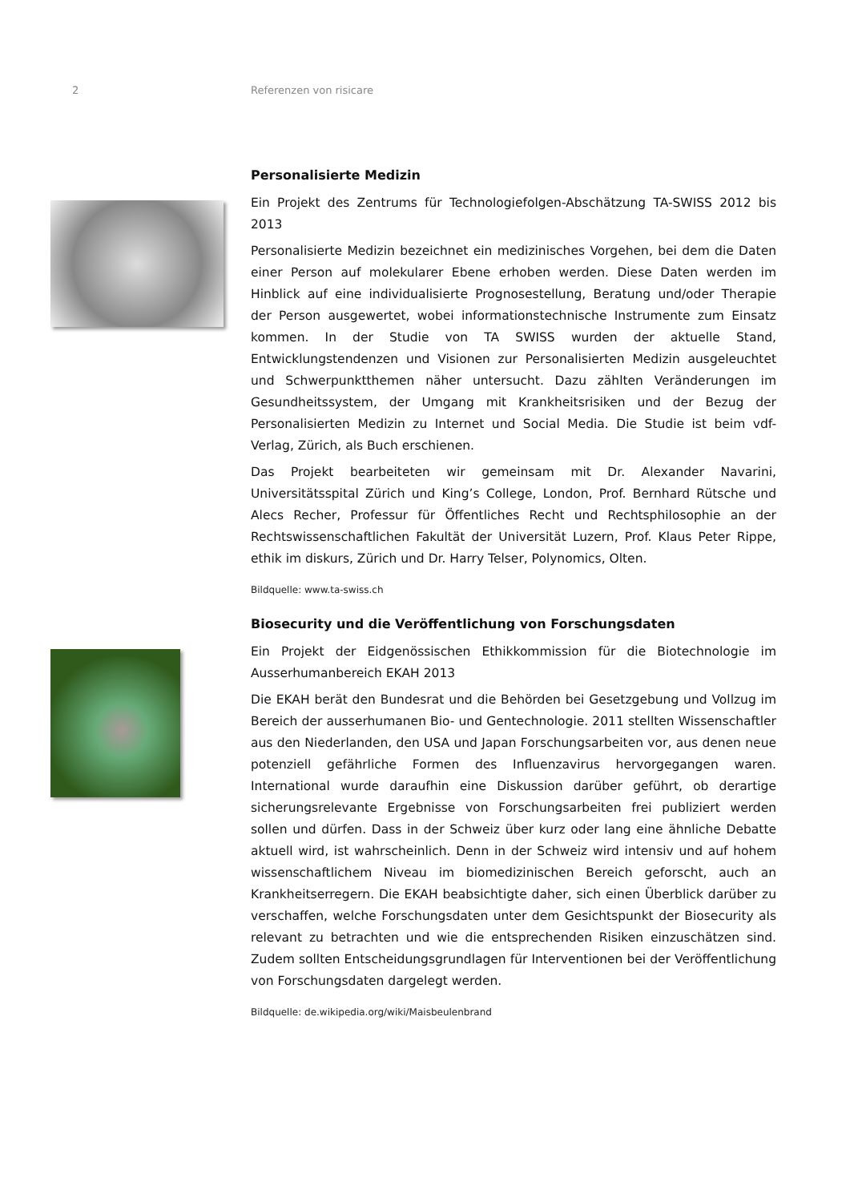2 Referenzen von risicare
Personalisierte Medizin
Ein Projekt des Zentrums für Technologiefolgen-Abschätzung TA-SWISS 2012 bis 2013
Personalisierte Medizin bezeichnet ein medizinisches Vorgehen, bei dem die Daten einer Person auf molekularer Ebene erhoben werden. Diese Daten werden im Hinblick auf eine individualisierte Prognosestellung, Beratung und/oder Therapie der Person ausgewertet, wobei informationstechnische Instrumente zum Einsatz kommen. In der Studie von TA SWISS wurden der aktuelle Stand, Entwicklungstendenzen und Visionen zur Personalisierten Medizin ausgeleuchtet und Schwerpunktthemen näher untersucht. Dazu zählten Veränderungen im Gesundheitssystem, der Umgang mit Krankheitsrisiken und der Bezug der Personalisierten Medizin zu Internet und Social Media. Die Studie ist beim vdf-Verlag, Zürich, als Buch erschienen.
Das Projekt bearbeiteten wir gemeinsam mit Dr. Alexander Navarini, Universitätsspital Zürich und King’s College, London, Prof. Bernhard Rütsche und Alecs Recher, Professur für Öffentliches Recht und Rechtsphilosophie an der Rechtswissenschaftlichen Fakultät der Universität Luzern, Prof. Klaus Peter Rippe, ethik im diskurs, Zürich und Dr. Harry Telser, Polynomics, Olten.
Bildquelle: www.ta-swiss.ch
Biosecurity und die Veröffentlichung von Forschungsdaten
Ein Projekt der Eidgenössischen Ethikkommission für die Biotechnologie im Ausserhumanbereich EKAH 2013
Die EKAH berät den Bundesrat und die Behörden bei Gesetzgebung und Vollzug im Bereich der ausserhumanen Bio- und Gentechnologie. 2011 stellten Wissenschaftler aus den Niederlanden, den USA und Japan Forschungsarbeiten vor, aus denen neue potenziell gefährliche Formen des Influenzavirus hervorgegangen waren. International wurde daraufhin eine Diskussion darüber geführt, ob derartige sicherungsrelevante Ergebnisse von Forschungsarbeiten frei publiziert werden sollen und dürfen. Dass in der Schweiz über kurz oder lang eine ähnliche Debatte aktuell wird, ist wahrscheinlich. Denn in der Schweiz wird intensiv und auf hohem wissenschaftlichem Niveau im biomedizinischen Bereich geforscht, auch an Krankheitserregern. Die EKAH beabsichtigte daher, sich einen Überblick darüber zu verschaffen, welche Forschungsdaten unter dem Gesichtspunkt der Biosecurity als relevant zu betrachten und wie die entsprechenden Risiken einzuschätzen sind. Zudem sollten Entscheidungsgrundlagen für Interventionen bei der Veröffentlichung von Forschungsdaten dargelegt werden.
Bildquelle: de.wikipedia.org/wiki/Maisbeulenbrand